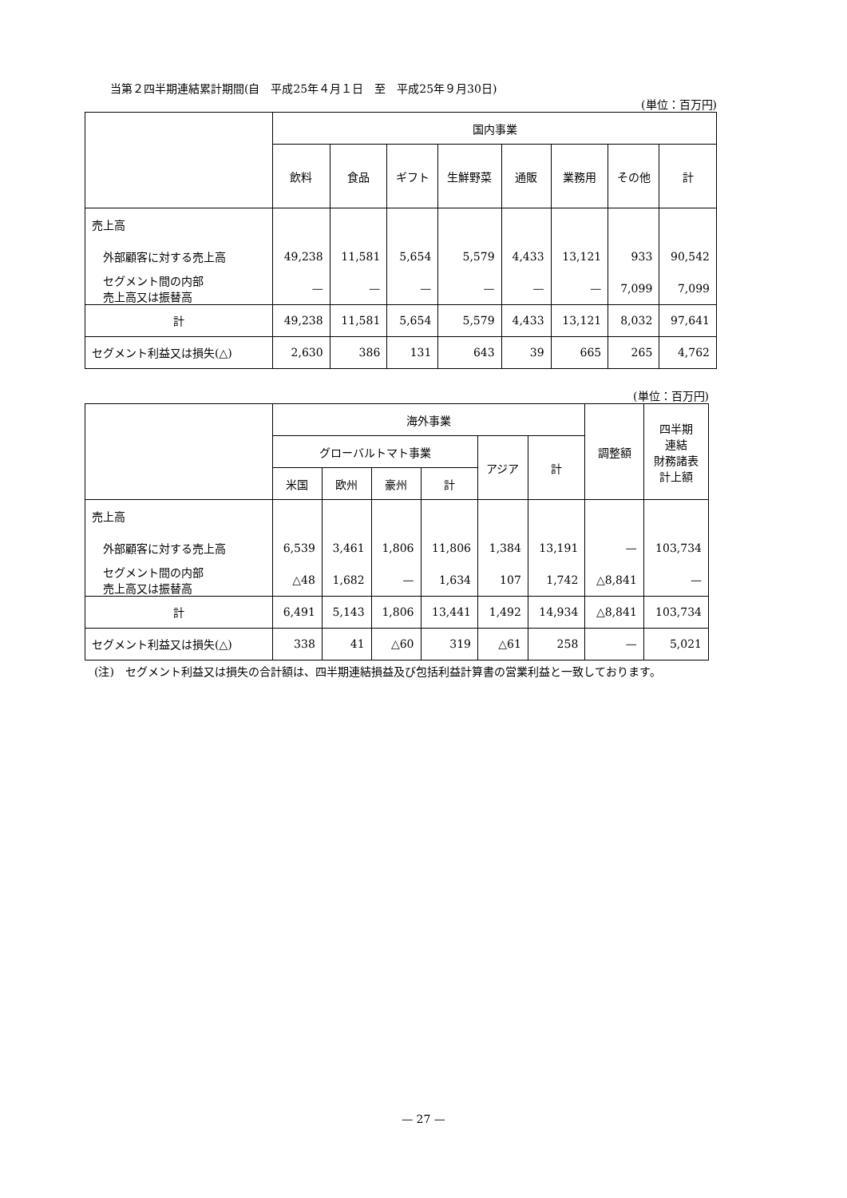当第２四半期連結累計期間(自　平成25年４月１日　至　平成25年９月30日)
(単位：百万円)
| | 国内事業 | | | | | | | |
| --- | --- | --- | --- | --- | --- | --- | --- | --- |
| | 飲料 | 食品 | ギフト | 生鮮野菜 | 通販 | 業務用 | その他 | 計 |
| 売上高 | | | | | | | | |
| 外部顧客に対する売上高 | 49,238 | 11,581 | 5,654 | 5,579 | 4,433 | 13,121 | 933 | 90,542 |
| セグメント間の内部 売上高又は振替高 | — | — | — | — | — | — | 7,099 | 7,099 |
| 計 | 49,238 | 11,581 | 5,654 | 5,579 | 4,433 | 13,121 | 8,032 | 97,641 |
| セグメント利益又は損失(△) | 2,630 | 386 | 131 | 643 | 39 | 665 | 265 | 4,762 |
(単位：百万円)
| | 海外事業 | | | | | | 調整額 | 四半期 連結 財務諸表 計上額 |
| --- | --- | --- | --- | --- | --- | --- | --- | --- |
| | グローバルトマト事業 | | | | アジア | 計 | | |
| | 米国 | 欧州 | 豪州 | 計 | | | | |
| 売上高 | | | | | | | | |
| 外部顧客に対する売上高 | 6,539 | 3,461 | 1,806 | 11,806 | 1,384 | 13,191 | — | 103,734 |
| セグメント間の内部 売上高又は振替高 | △48 | 1,682 | — | 1,634 | 107 | 1,742 | △8,841 | — |
| 計 | 6,491 | 5,143 | 1,806 | 13,441 | 1,492 | 14,934 | △8,841 | 103,734 |
| セグメント利益又は損失(△) | 338 | 41 | △60 | 319 | △61 | 258 | — | 5,021 |
(注)　セグメント利益又は損失の合計額は、四半期連結損益及び包括利益計算書の営業利益と一致しております。
— 27 —